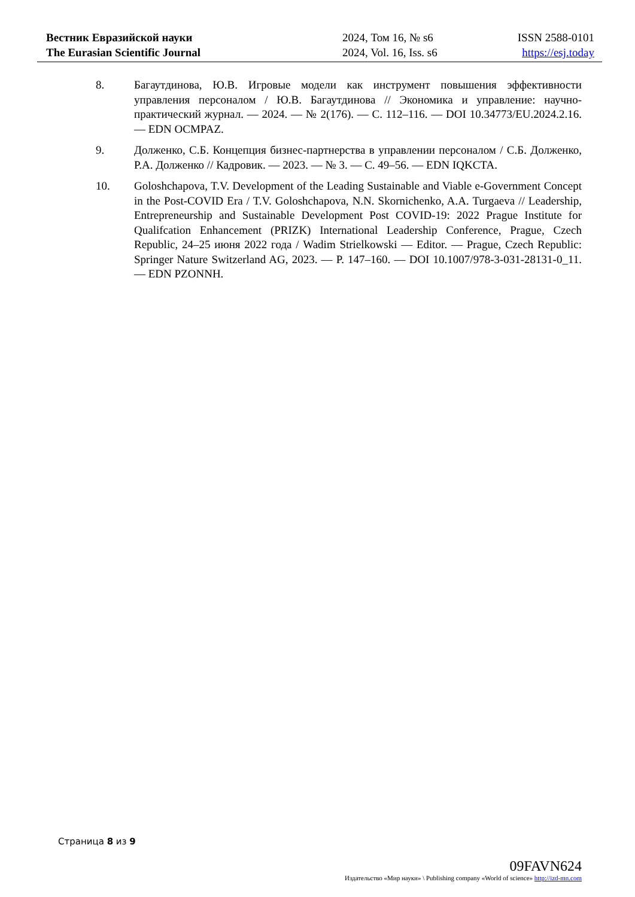Вестник Евразийской науки
The Eurasian Scientific Journal
2024, Том 16, № s6
2024, Vol. 16, Iss. s6
ISSN 2588-0101
https://esj.today
8. Багаутдинова, Ю.В. Игровые модели как инструмент повышения эффективности управления персоналом / Ю.В. Багаутдинова // Экономика и управление: научно-практический журнал. — 2024. — № 2(176). — С. 112–116. — DOI 10.34773/EU.2024.2.16. — EDN OCMPAZ.
9. Долженко, С.Б. Концепция бизнес-партнерства в управлении персоналом / С.Б. Долженко, Р.А. Долженко // Кадровик. — 2023. — № 3. — С. 49–56. — EDN IQKCTA.
10. Goloshchapova, T.V. Development of the Leading Sustainable and Viable e-Government Concept in the Post-COVID Era / T.V. Goloshchapova, N.N. Skornichenko, A.A. Turgaeva // Leadership, Entrepreneurship and Sustainable Development Post COVID-19: 2022 Prague Institute for Qualifcation Enhancement (PRIZK) International Leadership Conference, Prague, Czech Republic, 24–25 июня 2022 года / Wadim Strielkowski — Editor. — Prague, Czech Republic: Springer Nature Switzerland AG, 2023. — P. 147–160. — DOI 10.1007/978-3-031-28131-0_11. — EDN PZONNH.
Страница 8 из 9
09FAVN624
Издательство «Мир науки» \ Publishing company «World of science» http://izd-mn.com